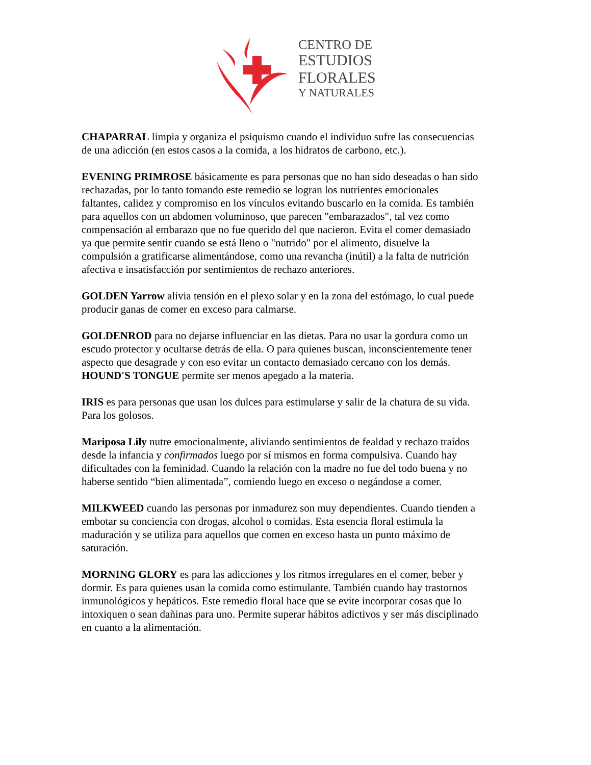CENTRO DE
ESTUDIOS
FLORALES
Y NATURALES
CHAPARRAL limpia y organiza el psiquismo cuando el individuo sufre las consecuencias de una adicción (en estos casos a la comida, a los hidratos de carbono, etc.).
EVENING PRIMROSE básicamente es para personas que no han sido deseadas o han sido rechazadas, por lo tanto tomando este remedio se logran los nutrientes emocionales faltantes, calidez y compromiso en los vínculos evitando buscarlo en la comida. Es también para aquellos con un abdomen voluminoso, que parecen "embarazados", tal vez como compensación al embarazo que no fue querido del que nacieron. Evita el comer demasiado ya que permite sentir cuando se está lleno o "nutrido" por el alimento, disuelve la compulsión a gratificarse alimentándose, como una revancha (inútil) a la falta de nutrición afectiva e insatisfacción por sentimientos de rechazo anteriores.
GOLDEN Yarrow alivia tensión en el plexo solar y en la zona del estómago, lo cual puede producir ganas de comer en exceso para calmarse.
GOLDENROD para no dejarse influenciar en las dietas. Para no usar la gordura como un escudo protector y ocultarse detrás de ella. O para quienes buscan, inconscientemente tener aspecto que desagrade y con eso evitar un contacto demasiado cercano con los demás.
HOUND'S TONGUE permite ser menos apegado a la materia.
IRIS es para personas que usan los dulces para estimularse y salir de la chatura de su vida. Para los golosos.
Mariposa Lily nutre emocionalmente, aliviando sentimientos de fealdad y rechazo traídos desde la infancia y confirmados luego por sí mismos en forma compulsiva. Cuando hay dificultades con la feminidad. Cuando la relación con la madre no fue del todo buena y no haberse sentido “bien alimentada”, comiendo luego en exceso o negándose a comer.
MILKWEED cuando las personas por inmadurez son muy dependientes. Cuando tienden a embotar su conciencia con drogas, alcohol o comidas. Esta esencia floral estimula la maduración y se utiliza para aquellos que comen en exceso hasta un punto máximo de saturación.
MORNING GLORY es para las adicciones y los ritmos irregulares en el comer, beber y dormir. Es para quienes usan la comida como estimulante. También cuando hay trastornos inmunológicos y hepáticos. Este remedio floral hace que se evite incorporar cosas que lo intoxiquen o sean dañinas para uno. Permite superar hábitos adictivos y ser más disciplinado en cuanto a la alimentación.